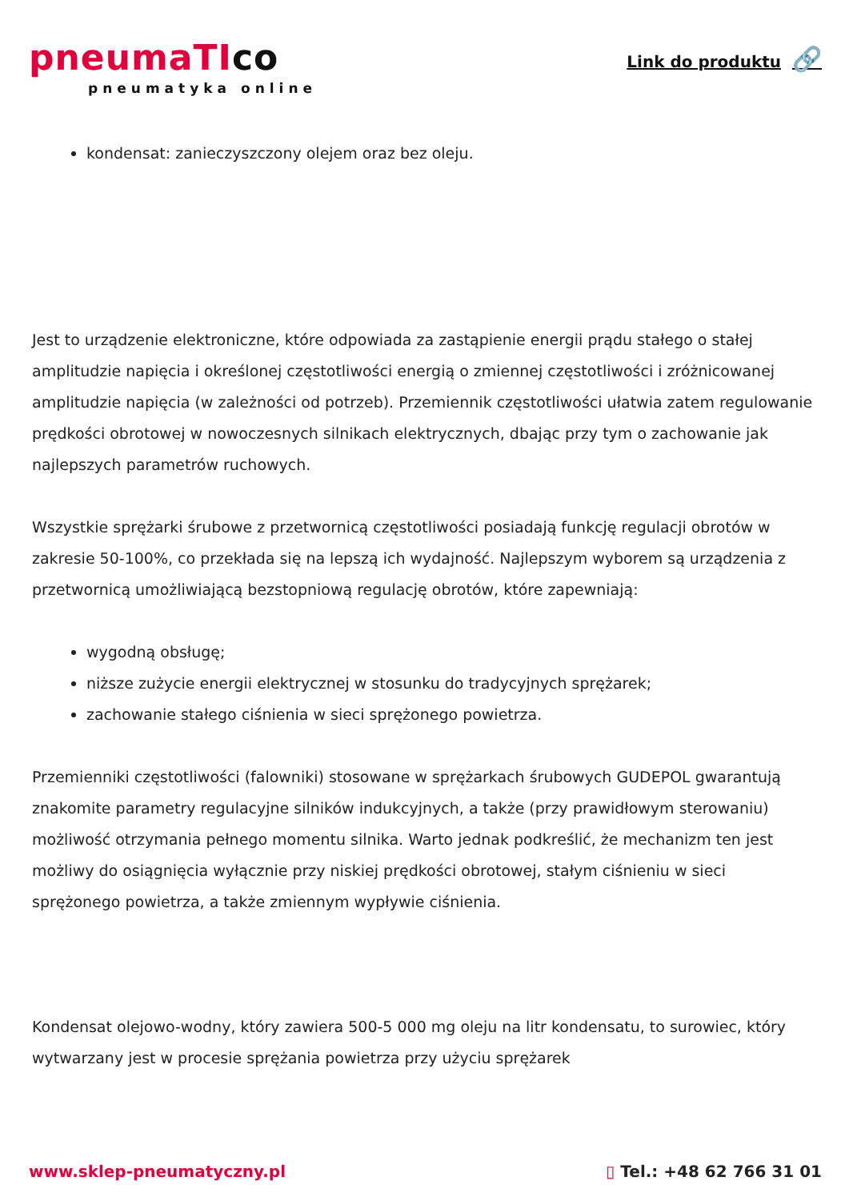pneumaTIco
pneumatyka online
Link do produktu 🔗
kondensat: zanieczyszczony olejem oraz bez oleju.
Jest to urządzenie elektroniczne, które odpowiada za zastąpienie energii prądu stałego o stałej amplitudzie napięcia i określonej częstotliwości energią o zmiennej częstotliwości i zróżnicowanej amplitudzie napięcia (w zależności od potrzeb). Przemiennik częstotliwości ułatwia zatem regulowanie prędkości obrotowej w nowoczesnych silnikach elektrycznych, dbając przy tym o zachowanie jak najlepszych parametrów ruchowych.
Wszystkie sprężarki śrubowe z przetwornicą częstotliwości posiadają funkcję regulacji obrotów w zakresie 50-100%, co przekłada się na lepszą ich wydajność. Najlepszym wyborem są urządzenia z przetwornicą umożliwiającą bezstopniową regulację obrotów, które zapewniają:
wygodną obsługę;
niższe zużycie energii elektrycznej w stosunku do tradycyjnych sprężarek;
zachowanie stałego ciśnienia w sieci sprężonego powietrza.
Przemienniki częstotliwości (falowniki) stosowane w sprężarkach śrubowych GUDEPOL gwarantują znakomite parametry regulacyjne silników indukcyjnych, a także (przy prawidłowym sterowaniu) możliwość otrzymania pełnego momentu silnika. Warto jednak podkreślić, że mechanizm ten jest możliwy do osiągnięcia wyłącznie przy niskiej prędkości obrotowej, stałym ciśnieniu w sieci sprężonego powietrza, a także zmiennym wypływie ciśnienia.
Kondensat olejowo-wodny, który zawiera 500-5 000 mg oleju na litr kondensatu, to surowiec, który wytwarzany jest w procesie sprężania powietrza przy użyciu sprężarek
www.sklep-pneumatyczny.pl ▯ Tel.: +48 62 766 31 01